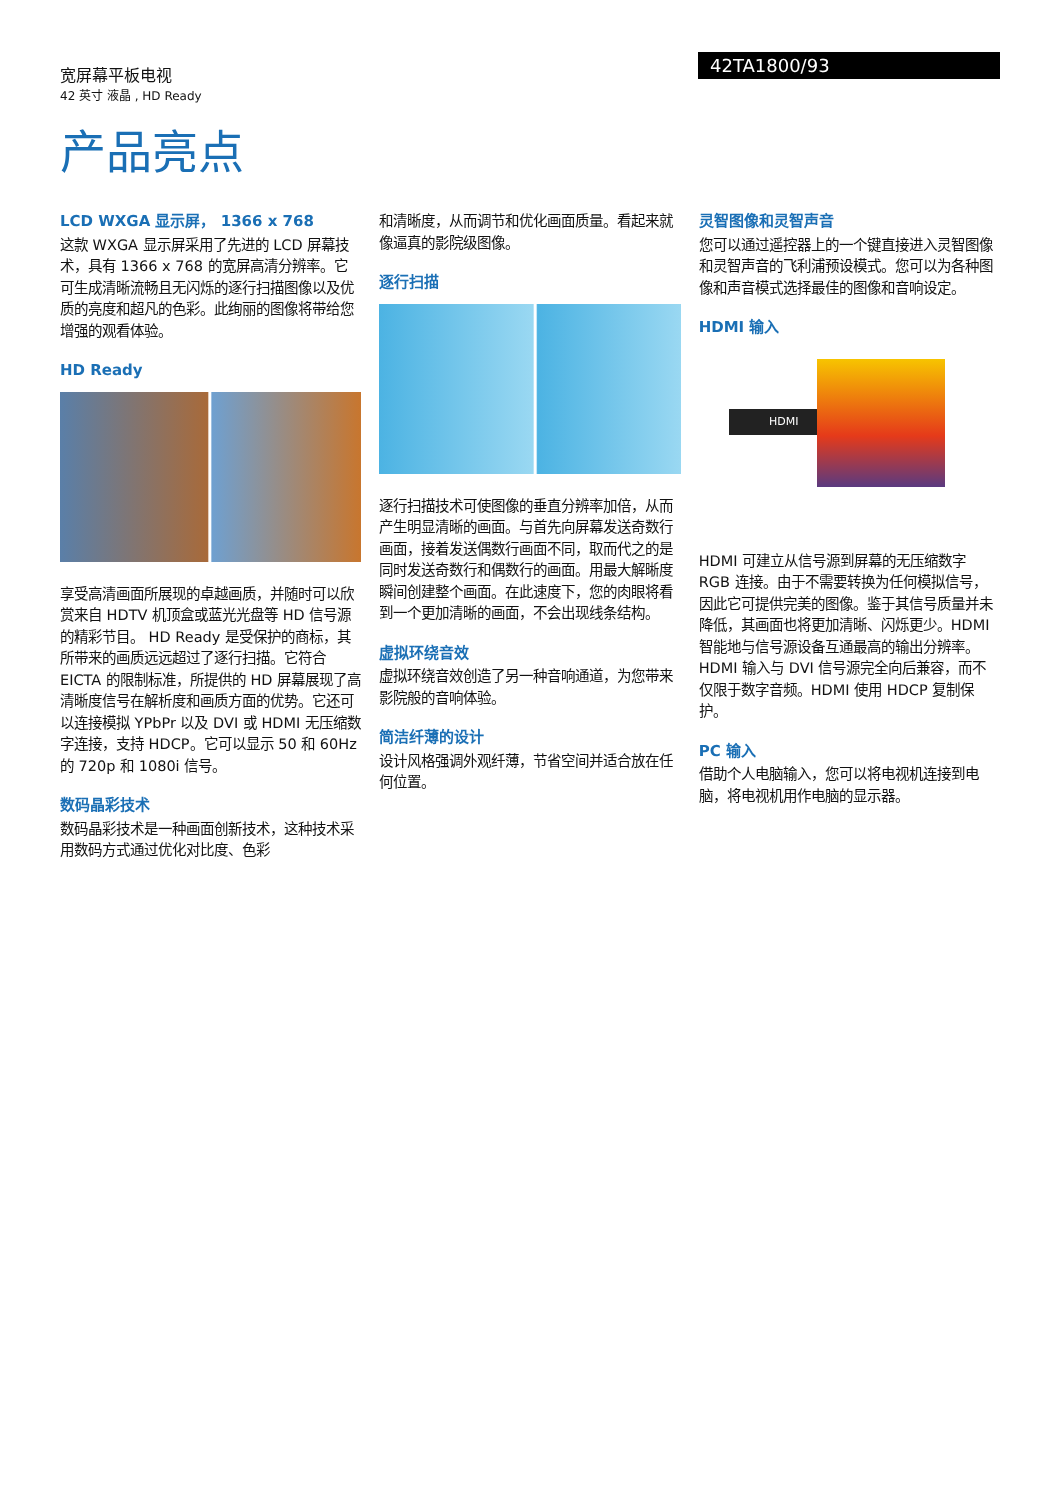宽屏幕平板电视
42 英寸 液晶 , HD Ready
42TA1800/93
产品亮点
LCD WXGA 显示屏， 1366 x 768
这款 WXGA 显示屏采用了先进的 LCD 屏幕技术，具有 1366 x 768 的宽屏高清分辨率。它可生成清晰流畅且无闪烁的逐行扫描图像以及优质的亮度和超凡的色彩。此绚丽的图像将带给您增强的观看体验。
HD Ready
享受高清画面所展现的卓越画质，并随时可以欣赏来自 HDTV 机顶盒或蓝光光盘等 HD 信号源的精彩节目。 HD Ready 是受保护的商标，其所带来的画质远远超过了逐行扫描。它符合 EICTA 的限制标准，所提供的 HD 屏幕展现了高清晰度信号在解析度和画质方面的优势。它还可以连接模拟 YPbPr 以及 DVI 或 HDMI 无压缩数字连接，支持 HDCP。它可以显示 50 和 60Hz 的 720p 和 1080i 信号。
数码晶彩技术
数码晶彩技术是一种画面创新技术，这种技术采用数码方式通过优化对比度、色彩
和清晰度，从而调节和优化画面质量。看起来就像逼真的影院级图像。
逐行扫描
逐行扫描技术可使图像的垂直分辨率加倍，从而产生明显清晰的画面。与首先向屏幕发送奇数行画面，接着发送偶数行画面不同，取而代之的是同时发送奇数行和偶数行的画面。用最大解晰度瞬间创建整个画面。在此速度下，您的肉眼将看到一个更加清晰的画面，不会出现线条结构。
虚拟环绕音效
虚拟环绕音效创造了另一种音响通道，为您带来影院般的音响体验。
简洁纤薄的设计
设计风格强调外观纤薄，节省空间并适合放在任何位置。
灵智图像和灵智声音
您可以通过遥控器上的一个键直接进入灵智图像和灵智声音的飞利浦预设模式。您可以为各种图像和声音模式选择最佳的图像和音响设定。
HDMI 输入
HDMI
HDMI 可建立从信号源到屏幕的无压缩数字 RGB 连接。由于不需要转换为任何模拟信号，因此它可提供完美的图像。鉴于其信号质量并未降低，其画面也将更加清晰、闪烁更少。HDMI 智能地与信号源设备互通最高的输出分辨率。HDMI 输入与 DVI 信号源完全向后兼容，而不仅限于数字音频。HDMI 使用 HDCP 复制保护。
PC 输入
借助个人电脑输入，您可以将电视机连接到电脑，将电视机用作电脑的显示器。